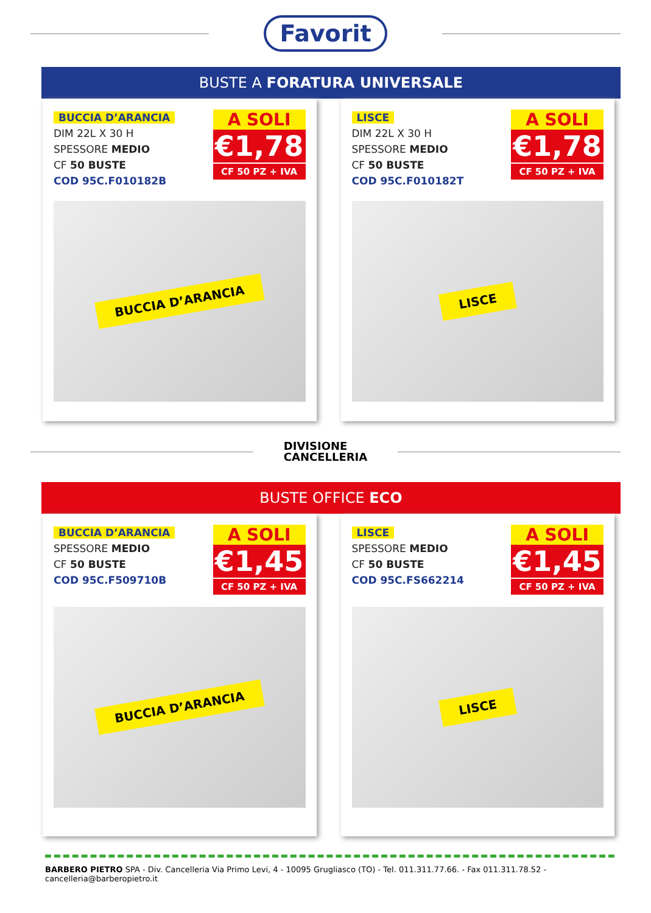Favorit
BUSTE A FORATURA UNIVERSALE
BUCCIA D’ARANCIA
DIM 22L X 30 H
SPESSORE MEDIO
CF 50 BUSTE
COD 95C.F010182B
A SOLI
€1,78
CF 50 PZ + IVA
BUCCIA D’ARANCIA
LISCE
DIM 22L X 30 H
SPESSORE MEDIO
CF 50 BUSTE
COD 95C.F010182T
A SOLI
€1,78
CF 50 PZ + IVA
LISCE
DIVISIONE
CANCELLERIA
BUSTE OFFICE ECO
BUCCIA D’ARANCIA
SPESSORE MEDIO
CF 50 BUSTE
COD 95C.F509710B
A SOLI
€1,45
CF 50 PZ + IVA
BUCCIA D’ARANCIA
LISCE
SPESSORE MEDIO
CF 50 BUSTE
COD 95C.FS662214
A SOLI
€1,45
CF 50 PZ + IVA
LISCE
BARBERO PIETRO SPA - Div. Cancelleria Via Primo Levi, 4 - 10095 Grugliasco (TO) - Tel. 011.311.77.66. - Fax 011.311.78.52 - cancelleria@barberopietro.it